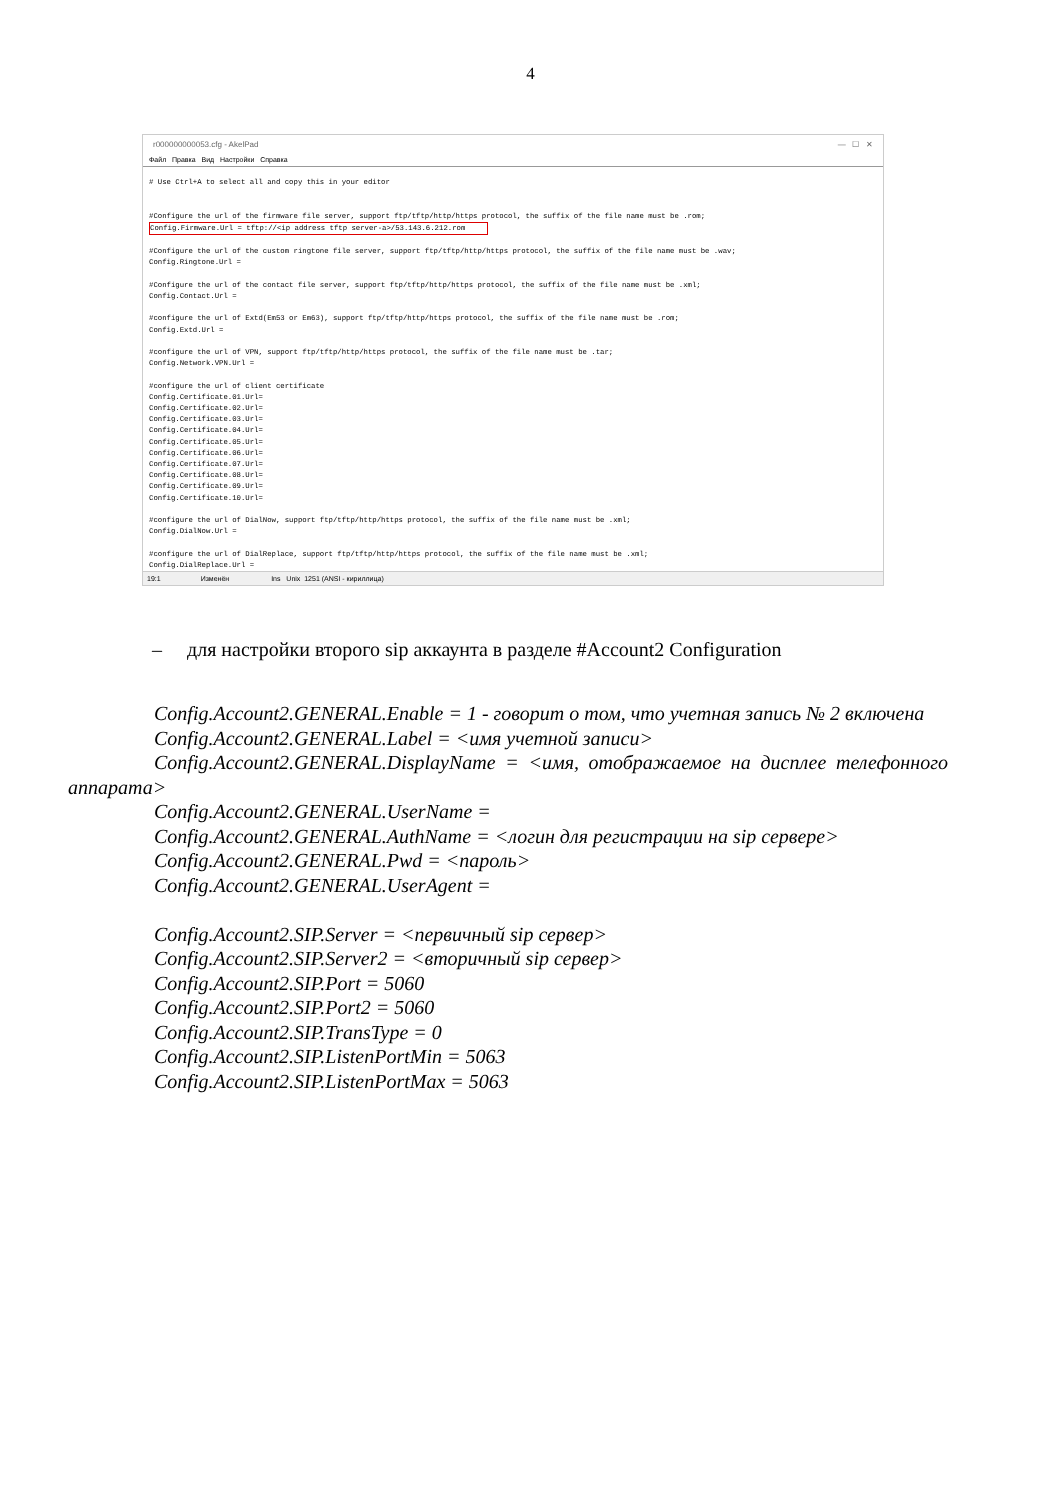4
r000000000053.cfg - AkelPad — ☐ ✕
Файл Правка Вид Настройки Справка
# Use Ctrl+A to select all and copy this in your editor #Configure the url of the firmware file server, support ftp/tftp/http/https protocol, the suffix of the file name must be .rom; Config.Firmware.Url = tftp://<ip address tftp server-a>/53.143.6.212.rom #Configure the url of the custom ringtone file server, support ftp/tftp/http/https protocol, the suffix of the file name must be .wav; Config.Ringtone.Url = #Configure the url of the contact file server, support ftp/tftp/http/https protocol, the suffix of the file name must be .xml; Config.Contact.Url = #configure the url of Extd(Em53 or Em63), support ftp/tftp/http/https protocol, the suffix of the file name must be .rom; Config.Extd.Url = #configure the url of VPN, support ftp/tftp/http/https protocol, the suffix of the file name must be .tar; Config.Network.VPN.Url = #configure the url of client certificate Config.Certificate.01.Url= Config.Certificate.02.Url= Config.Certificate.03.Url= Config.Certificate.04.Url= Config.Certificate.05.Url= Config.Certificate.06.Url= Config.Certificate.07.Url= Config.Certificate.08.Url= Config.Certificate.09.Url= Config.Certificate.10.Url= #configure the url of DialNow, support ftp/tftp/http/https protocol, the suffix of the file name must be .xml; Config.DialNow.Url = #configure the url of DialReplace, support ftp/tftp/http/https protocol, the suffix of the file name must be .xml; Config.DialReplace.Url =
19:1 Изменён Ins Unix 1251 (ANSI - кириллица)
– для настройки второго sip аккаунта в разделе #Account2 Configuration
Config.Account2.GENERAL.Enable = 1 - говорит о том, что учетная запись № 2 включена
Config.Account2.GENERAL.Label = <имя учетной записи>
Config.Account2.GENERAL.DisplayName = <имя, отображаемое на дисплее телефонного аппарата>
Config.Account2.GENERAL.UserName =
Config.Account2.GENERAL.AuthName = <логин для регистрации на sip сервере>
Config.Account2.GENERAL.Pwd = <пароль>
Config.Account2.GENERAL.UserAgent =
Config.Account2.SIP.Server = <первичный sip сервер>
Config.Account2.SIP.Server2 = <вторичный sip сервер>
Config.Account2.SIP.Port = 5060
Config.Account2.SIP.Port2 = 5060
Config.Account2.SIP.TransType = 0
Config.Account2.SIP.ListenPortMin = 5063
Config.Account2.SIP.ListenPortMax = 5063